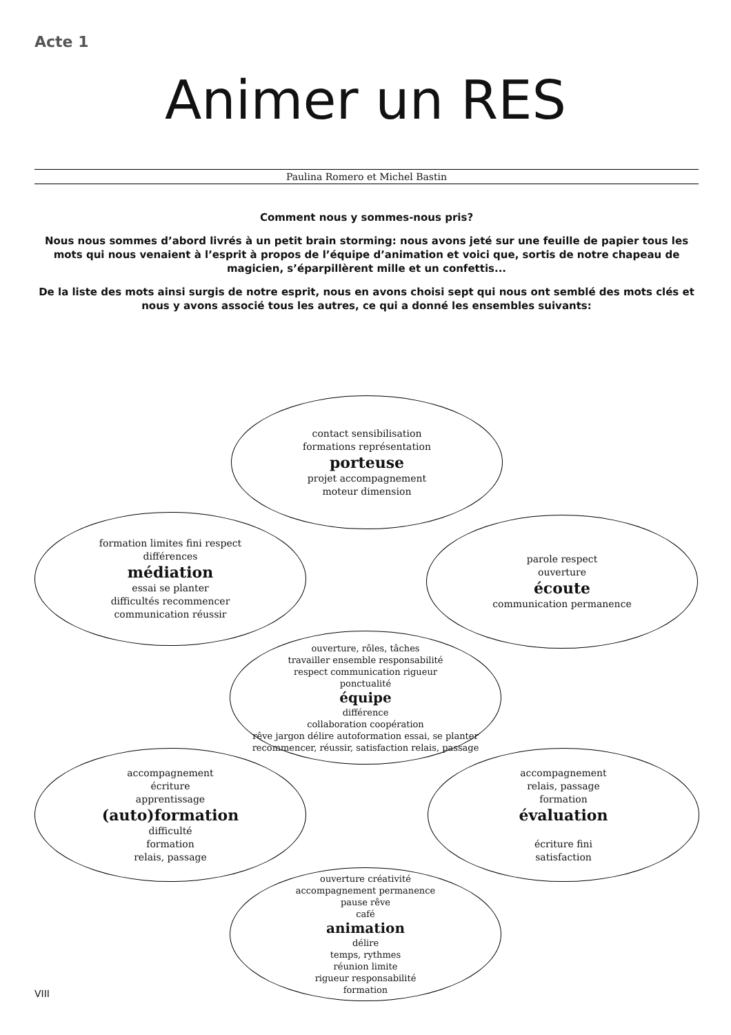Acte 1
Animer un RES
Paulina Romero et Michel Bastin
Comment nous y sommes-nous pris?
Nous nous sommes d’abord livrés à un petit brain storming: nous avons jeté sur une feuille de papier tous les mots qui nous venaient à l’esprit à propos de l’équipe d’animation et voici que, sortis de notre chapeau de magicien, s’éparpillèrent mille et un confettis...
De la liste des mots ainsi surgis de notre esprit, nous en avons choisi sept qui nous ont semblé des mots clés et nous y avons associé tous les autres, ce qui a donné les ensembles suivants:
contact sensibilisation
formations représentation
porteuse
projet accompagnement
moteur dimension
formation limites fini respect
différences
médiation
essai se planter
difficultés recommencer
communication réussir
parole respect
ouverture
écoute
communication permanence
ouverture, rôles, tâches
travailler ensemble responsabilité
respect communication rigueur
ponctualité
équipe
différence
collaboration coopération
rêve jargon délire autoformation essai, se planter recommencer, réussir, satisfaction relais, passage
accompagnement
écriture
apprentissage
(auto)formation
difficulté
formation
relais, passage
accompagnement
relais, passage
formation
évaluation
écriture fini
satisfaction
ouverture créativité
accompagnement permanence
pause rêve
café
animation
délire
temps, rythmes
réunion limite
rigueur responsabilité
formation
VIII